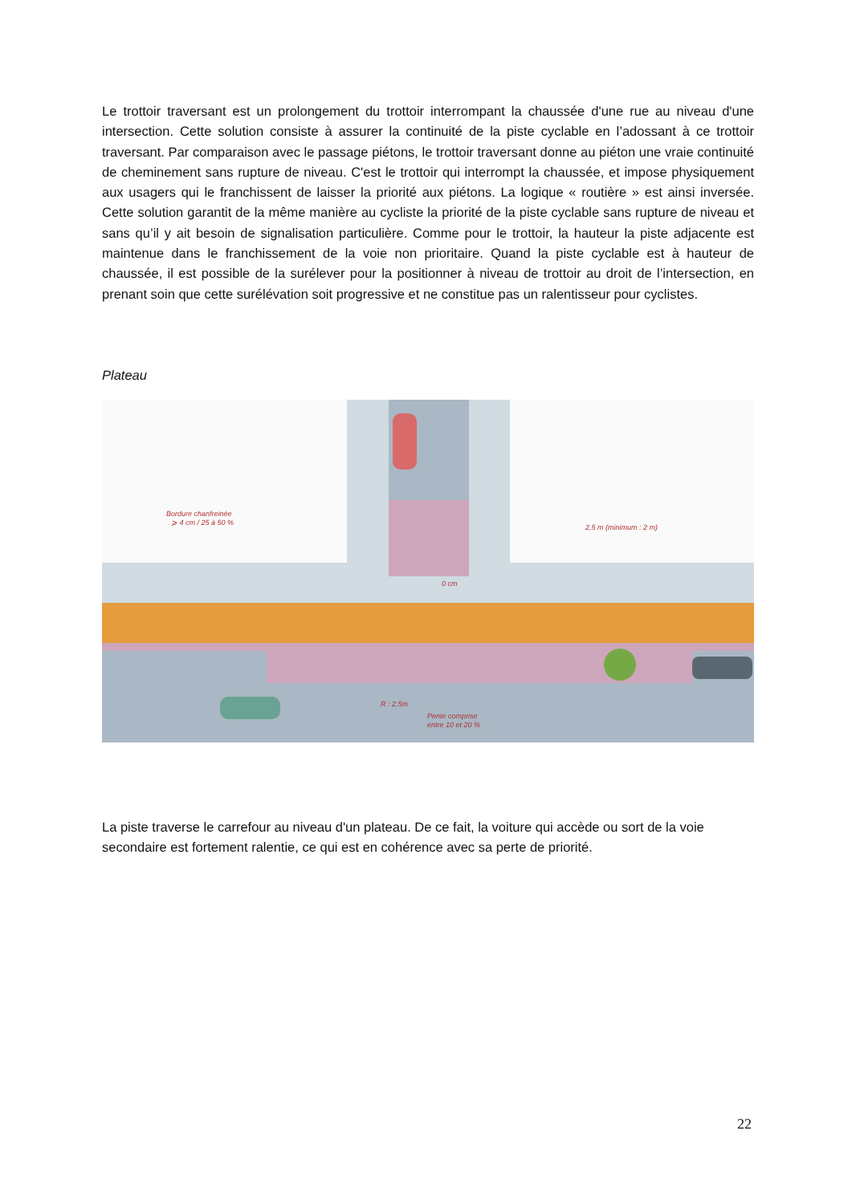Le trottoir traversant est un prolongement du trottoir interrompant la chaussée d'une rue au niveau d'une intersection. Cette solution consiste à assurer la continuité de la piste cyclable en l’adossant à ce trottoir traversant. Par comparaison avec le passage piétons, le trottoir traversant donne au piéton une vraie continuité de cheminement sans rupture de niveau. C'est le trottoir qui interrompt la chaussée, et impose physiquement aux usagers qui le franchissent de laisser la priorité aux piétons. La logique « routière » est ainsi inversée. Cette solution garantit de la même manière au cycliste la priorité de la piste cyclable sans rupture de niveau et sans qu’il y ait besoin de signalisation particulière. Comme pour le trottoir, la hauteur la piste adjacente est maintenue dans le franchissement de la voie non prioritaire. Quand la piste cyclable est à hauteur de chaussée, il est possible de la surélever pour la positionner à niveau de trottoir au droit de l’intersection, en prenant soin que cette surélévation soit progressive et ne constitue pas un ralentisseur pour cyclistes.
Plateau
Bordure chanfreinée
⩾ 4 cm / 25 à 50 %
2,5 m (minimum : 2 m)
0 cm
R : 2,5m
Pente comprise
entre 10 et 20 %
La piste traverse le carrefour au niveau d'un plateau. De ce fait, la voiture qui accède ou sort de la voie secondaire est fortement ralentie, ce qui est en cohérence avec sa perte de priorité.
22